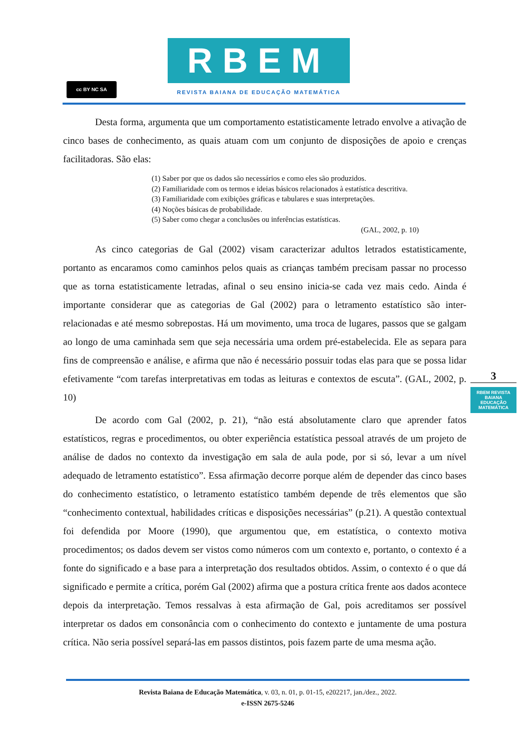cc BY NC SA
RBEM
REVISTA BAIANA DE EDUCAÇÃO MATEMÁTICA
Desta forma, argumenta que um comportamento estatisticamente letrado envolve a ativação de cinco bases de conhecimento, as quais atuam com um conjunto de disposições de apoio e crenças facilitadoras. São elas:
(1) Saber por que os dados são necessários e como eles são produzidos.
(2) Familiaridade com os termos e ideias básicos relacionados à estatística descritiva.
(3) Familiaridade com exibições gráficas e tabulares e suas interpretações.
(4) Noções básicas de probabilidade.
(5) Saber como chegar a conclusões ou inferências estatísticas.
(GAL, 2002, p. 10)
As cinco categorias de Gal (2002) visam caracterizar adultos letrados estatisticamente, portanto as encaramos como caminhos pelos quais as crianças também precisam passar no processo que as torna estatisticamente letradas, afinal o seu ensino inicia-se cada vez mais cedo. Ainda é importante considerar que as categorias de Gal (2002) para o letramento estatístico são inter-relacionadas e até mesmo sobrepostas. Há um movimento, uma troca de lugares, passos que se galgam ao longo de uma caminhada sem que seja necessária uma ordem pré-estabelecida. Ele as separa para fins de compreensão e análise, e afirma que não é necessário possuir todas elas para que se possa lidar efetivamente “com tarefas interpretativas em todas as leituras e contextos de escuta”. (GAL, 2002, p. 10)
De acordo com Gal (2002, p. 21), “não está absolutamente claro que aprender fatos estatísticos, regras e procedimentos, ou obter experiência estatística pessoal através de um projeto de análise de dados no contexto da investigação em sala de aula pode, por si só, levar a um nível adequado de letramento estatístico”. Essa afirmação decorre porque além de depender das cinco bases do conhecimento estatístico, o letramento estatístico também depende de três elementos que são “conhecimento contextual, habilidades críticas e disposições necessárias” (p.21). A questão contextual foi defendida por Moore (1990), que argumentou que, em estatística, o contexto motiva procedimentos; os dados devem ser vistos como números com um contexto e, portanto, o contexto é a fonte do significado e a base para a interpretação dos resultados obtidos. Assim, o contexto é o que dá significado e permite a crítica, porém Gal (2002) afirma que a postura crítica frente aos dados acontece depois da interpretação. Temos ressalvas à esta afirmação de Gal, pois acreditamos ser possível interpretar os dados em consonância com o conhecimento do contexto e juntamente de uma postura crítica. Não seria possível separá-las em passos distintos, pois fazem parte de uma mesma ação.
3
RBEM REVISTA BAIANA EDUCAÇÃO MATEMÁTICA
Revista Baiana de Educação Matemática, v. 03, n. 01, p. 01-15, e202217, jan./dez., 2022.
e-ISSN 2675-5246